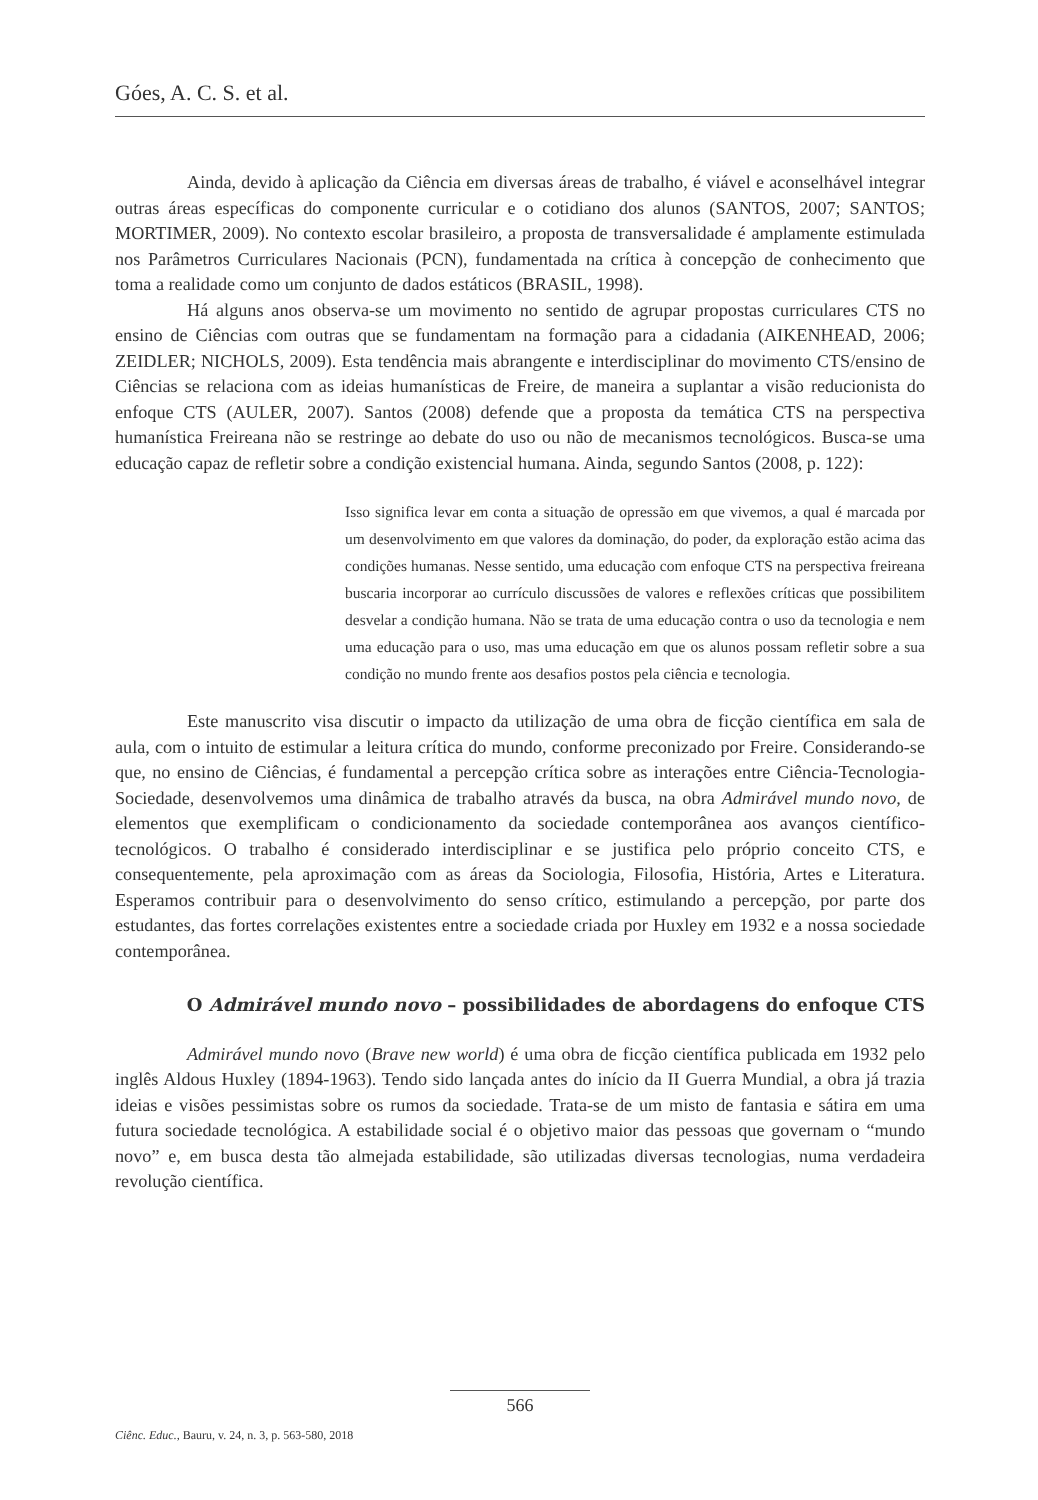Góes, A. C. S. et al.
Ainda, devido à aplicação da Ciência em diversas áreas de trabalho, é viável e aconselhável integrar outras áreas específicas do componente curricular e o cotidiano dos alunos (SANTOS, 2007; SANTOS; MORTIMER, 2009). No contexto escolar brasileiro, a proposta de transversalidade é amplamente estimulada nos Parâmetros Curriculares Nacionais (PCN), fundamentada na crítica à concepção de conhecimento que toma a realidade como um conjunto de dados estáticos (BRASIL, 1998).
Há alguns anos observa-se um movimento no sentido de agrupar propostas curriculares CTS no ensino de Ciências com outras que se fundamentam na formação para a cidadania (AIKENHEAD, 2006; ZEIDLER; NICHOLS, 2009). Esta tendência mais abrangente e interdisciplinar do movimento CTS/ensino de Ciências se relaciona com as ideias humanísticas de Freire, de maneira a suplantar a visão reducionista do enfoque CTS (AULER, 2007). Santos (2008) defende que a proposta da temática CTS na perspectiva humanística Freireana não se restringe ao debate do uso ou não de mecanismos tecnológicos. Busca-se uma educação capaz de refletir sobre a condição existencial humana. Ainda, segundo Santos (2008, p. 122):
Isso significa levar em conta a situação de opressão em que vivemos, a qual é marcada por um desenvolvimento em que valores da dominação, do poder, da exploração estão acima das condições humanas. Nesse sentido, uma educação com enfoque CTS na perspectiva freireana buscaria incorporar ao currículo discussões de valores e reflexões críticas que possibilitem desvelar a condição humana. Não se trata de uma educação contra o uso da tecnologia e nem uma educação para o uso, mas uma educação em que os alunos possam refletir sobre a sua condição no mundo frente aos desafios postos pela ciência e tecnologia.
Este manuscrito visa discutir o impacto da utilização de uma obra de ficção científica em sala de aula, com o intuito de estimular a leitura crítica do mundo, conforme preconizado por Freire. Considerando-se que, no ensino de Ciências, é fundamental a percepção crítica sobre as interações entre Ciência-Tecnologia-Sociedade, desenvolvemos uma dinâmica de trabalho através da busca, na obra Admirável mundo novo, de elementos que exemplificam o condicionamento da sociedade contemporânea aos avanços científico-tecnológicos. O trabalho é considerado interdisciplinar e se justifica pelo próprio conceito CTS, e consequentemente, pela aproximação com as áreas da Sociologia, Filosofia, História, Artes e Literatura. Esperamos contribuir para o desenvolvimento do senso crítico, estimulando a percepção, por parte dos estudantes, das fortes correlações existentes entre a sociedade criada por Huxley em 1932 e a nossa sociedade contemporânea.
O Admirável mundo novo – possibilidades de abordagens do enfoque CTS
Admirável mundo novo (Brave new world) é uma obra de ficção científica publicada em 1932 pelo inglês Aldous Huxley (1894-1963). Tendo sido lançada antes do início da II Guerra Mundial, a obra já trazia ideias e visões pessimistas sobre os rumos da sociedade. Trata-se de um misto de fantasia e sátira em uma futura sociedade tecnológica. A estabilidade social é o objetivo maior das pessoas que governam o “mundo novo” e, em busca desta tão almejada estabilidade, são utilizadas diversas tecnologias, numa verdadeira revolução científica.
566
Ciênc. Educ., Bauru, v. 24, n. 3, p. 563-580, 2018